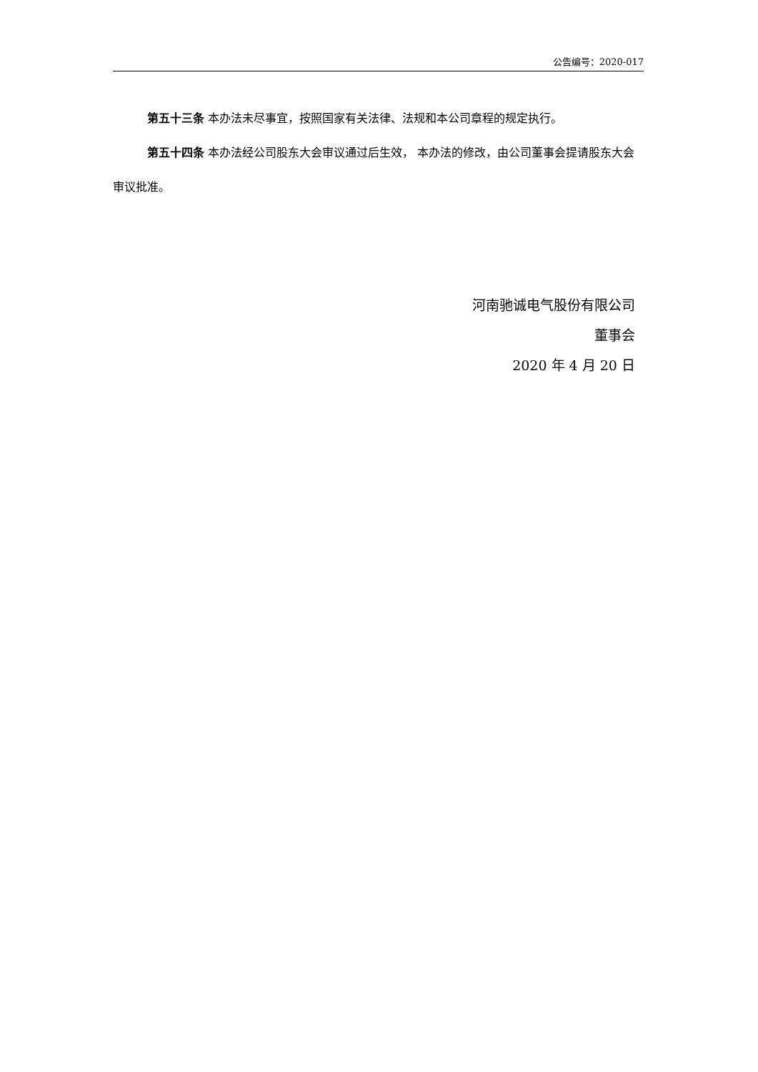公告编号：2020-017
第五十三条 本办法未尽事宜，按照国家有关法律、法规和本公司章程的规定执行。
第五十四条 本办法经公司股东大会审议通过后生效， 本办法的修改，由公司董事会提请股东大会审议批准。
河南驰诚电气股份有限公司
董事会
2020 年 4 月 20 日